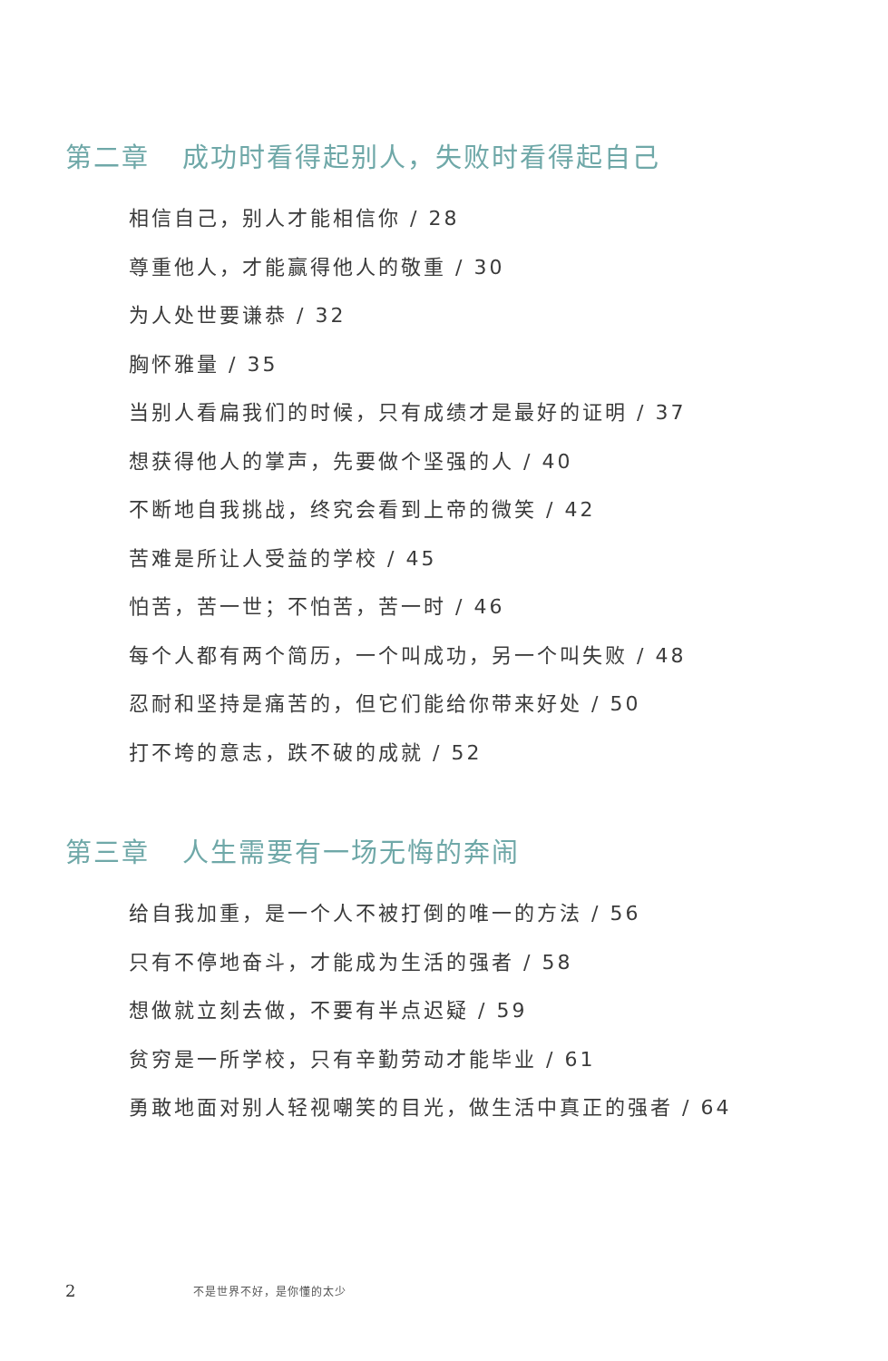第二章 成功时看得起别人，失败时看得起自己
相信自己，别人才能相信你 / 28
尊重他人，才能赢得他人的敬重 / 30
为人处世要谦恭 / 32
胸怀雅量 / 35
当别人看扁我们的时候，只有成绩才是最好的证明 / 37
想获得他人的掌声，先要做个坚强的人 / 40
不断地自我挑战，终究会看到上帝的微笑 / 42
苦难是所让人受益的学校 / 45
怕苦，苦一世；不怕苦，苦一时 / 46
每个人都有两个简历，一个叫成功，另一个叫失败 / 48
忍耐和坚持是痛苦的，但它们能给你带来好处 / 50
打不垮的意志，跌不破的成就 / 52
第三章 人生需要有一场无悔的奔闹
给自我加重，是一个人不被打倒的唯一的方法 / 56
只有不停地奋斗，才能成为生活的强者 / 58
想做就立刻去做，不要有半点迟疑 / 59
贫穷是一所学校，只有辛勤劳动才能毕业 / 61
勇敢地面对别人轻视嘲笑的目光，做生活中真正的强者 / 64
2 不是世界不好，是你懂的太少